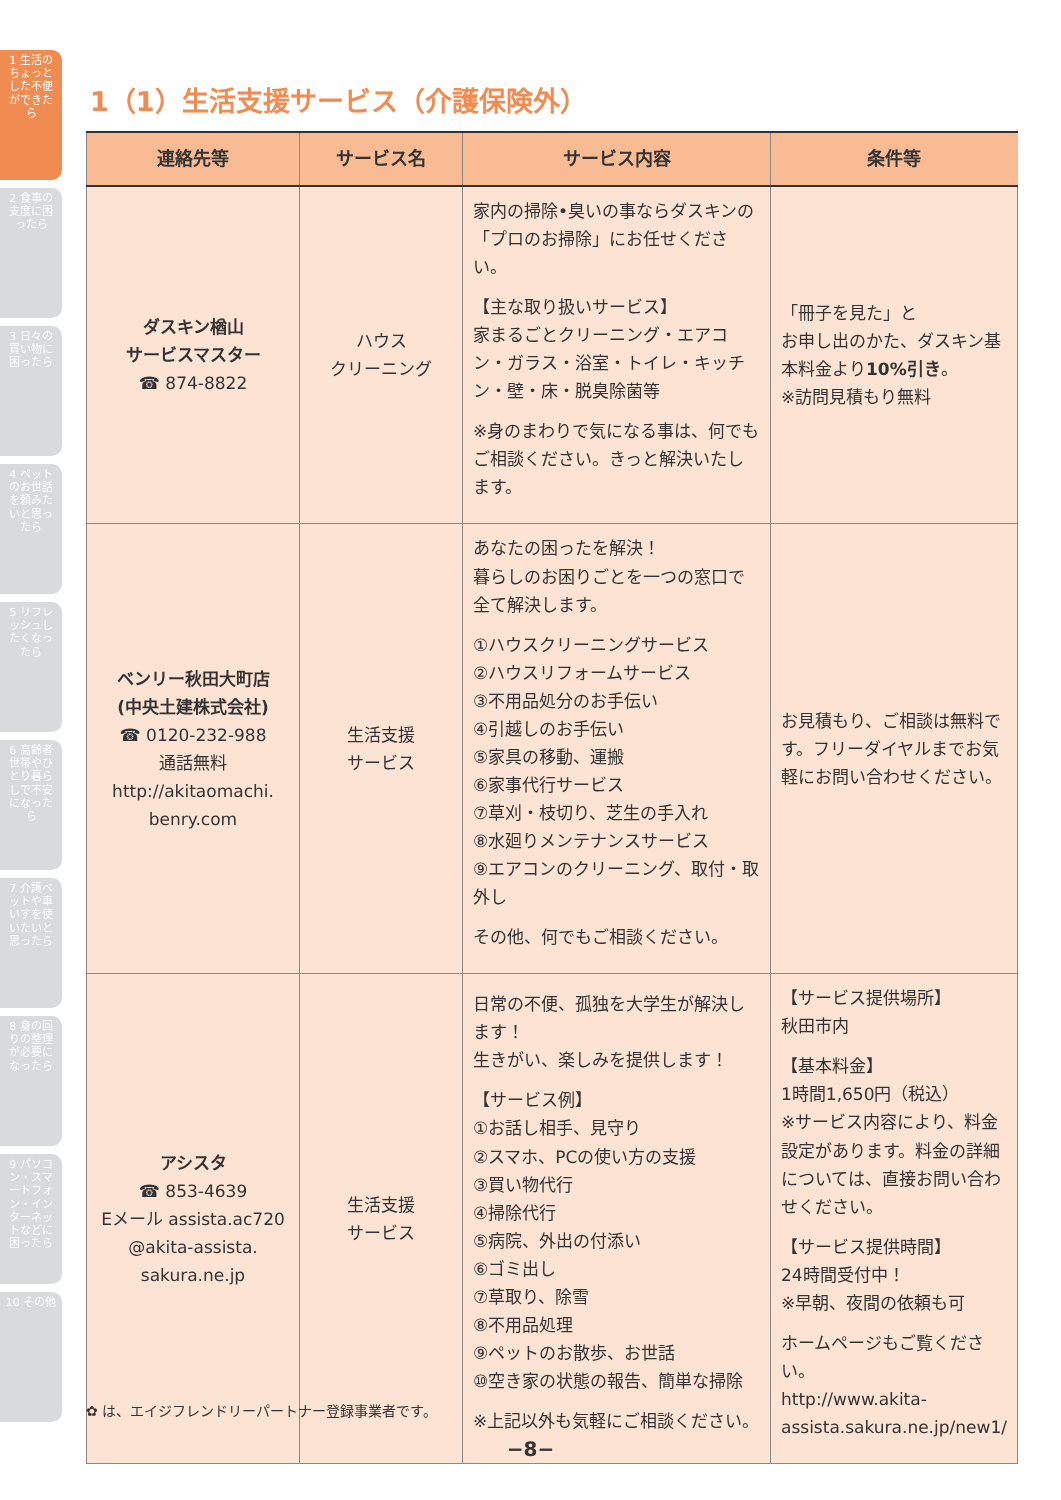1 生活のちょっとした不便ができたら
2 食事の支度に困ったら
3 日々の買い物に困ったら
4 ペットのお世話を頼みたいと思ったら
5 リフレッシュしたくなったら
6 高齢者世帯やひとり暮らしで不安になったら
7 介護ベットや車いすを使いたいと思ったら
8 身の回りの整理が必要になったら
9 パソコン・スマートフォン・インターネットなどに困ったら
10 その他
1（1）生活支援サービス（介護保険外）
| 連絡先等 | サービス名 | サービス内容 | 条件等 |
| --- | --- | --- | --- |
| ダスキン楢山 サービスマスター ☎ 874-8822 | ハウス クリーニング | 家内の掃除•臭いの事ならダスキンの「プロのお掃除」にお任せください。 【主な取り扱いサービス】 家まるごとクリーニング・エアコン・ガラス・浴室・トイレ・キッチン・壁・床・脱臭除菌等 ※身のまわりで気になる事は、何でもご相談ください。きっと解決いたします。 | 「冊子を見た」と お申し出のかた、ダスキン基本料金より 10%引き 。 ※訪問見積もり無料 |
| ベンリー秋田大町店 (中央土建株式会社) ☎ 0120-232-988 通話無料 http://akitaomachi. benry.com | 生活支援 サービス | あなたの困ったを解決！ 暮らしのお困りごとを一つの窓口で全て解決します。 ①ハウスクリーニングサービス ②ハウスリフォームサービス ③不用品処分のお手伝い ④引越しのお手伝い ⑤家具の移動、運搬 ⑥家事代行サービス ⑦草刈・枝切り、芝生の手入れ ⑧水廻りメンテナンスサービス ⑨エアコンのクリーニング、取付・取外し その他、何でもご相談ください。 | お見積もり、ご相談は無料です。フリーダイヤルまでお気軽にお問い合わせください。 |
| アシスタ ☎ 853-4639 Eメール assista.ac720 @akita-assista. sakura.ne.jp | 生活支援 サービス | 日常の不便、孤独を大学生が解決します！ 生きがい、楽しみを提供します！ 【サービス例】 ①お話し相手、見守り ②スマホ、PCの使い方の支援 ③買い物代行 ④掃除代行 ⑤病院、外出の付添い ⑥ゴミ出し ⑦草取り、除雪 ⑧不用品処理 ⑨ペットのお散歩、お世話 ⑩空き家の状態の報告、簡単な掃除 ※上記以外も気軽にご相談ください。 | 【サービス提供場所】 秋田市内 【基本料金】 1時間1,650円（税込） ※サービス内容により、料金設定があります。料金の詳細については、直接お問い合わせください。 【サービス提供時間】 24時間受付中！ ※早朝、夜間の依頼も可 ホームページもご覧ください。 http://www.akita-assista.sakura.ne.jp/new1/ |
✿ は、エイジフレンドリーパートナー登録事業者です。
−8−